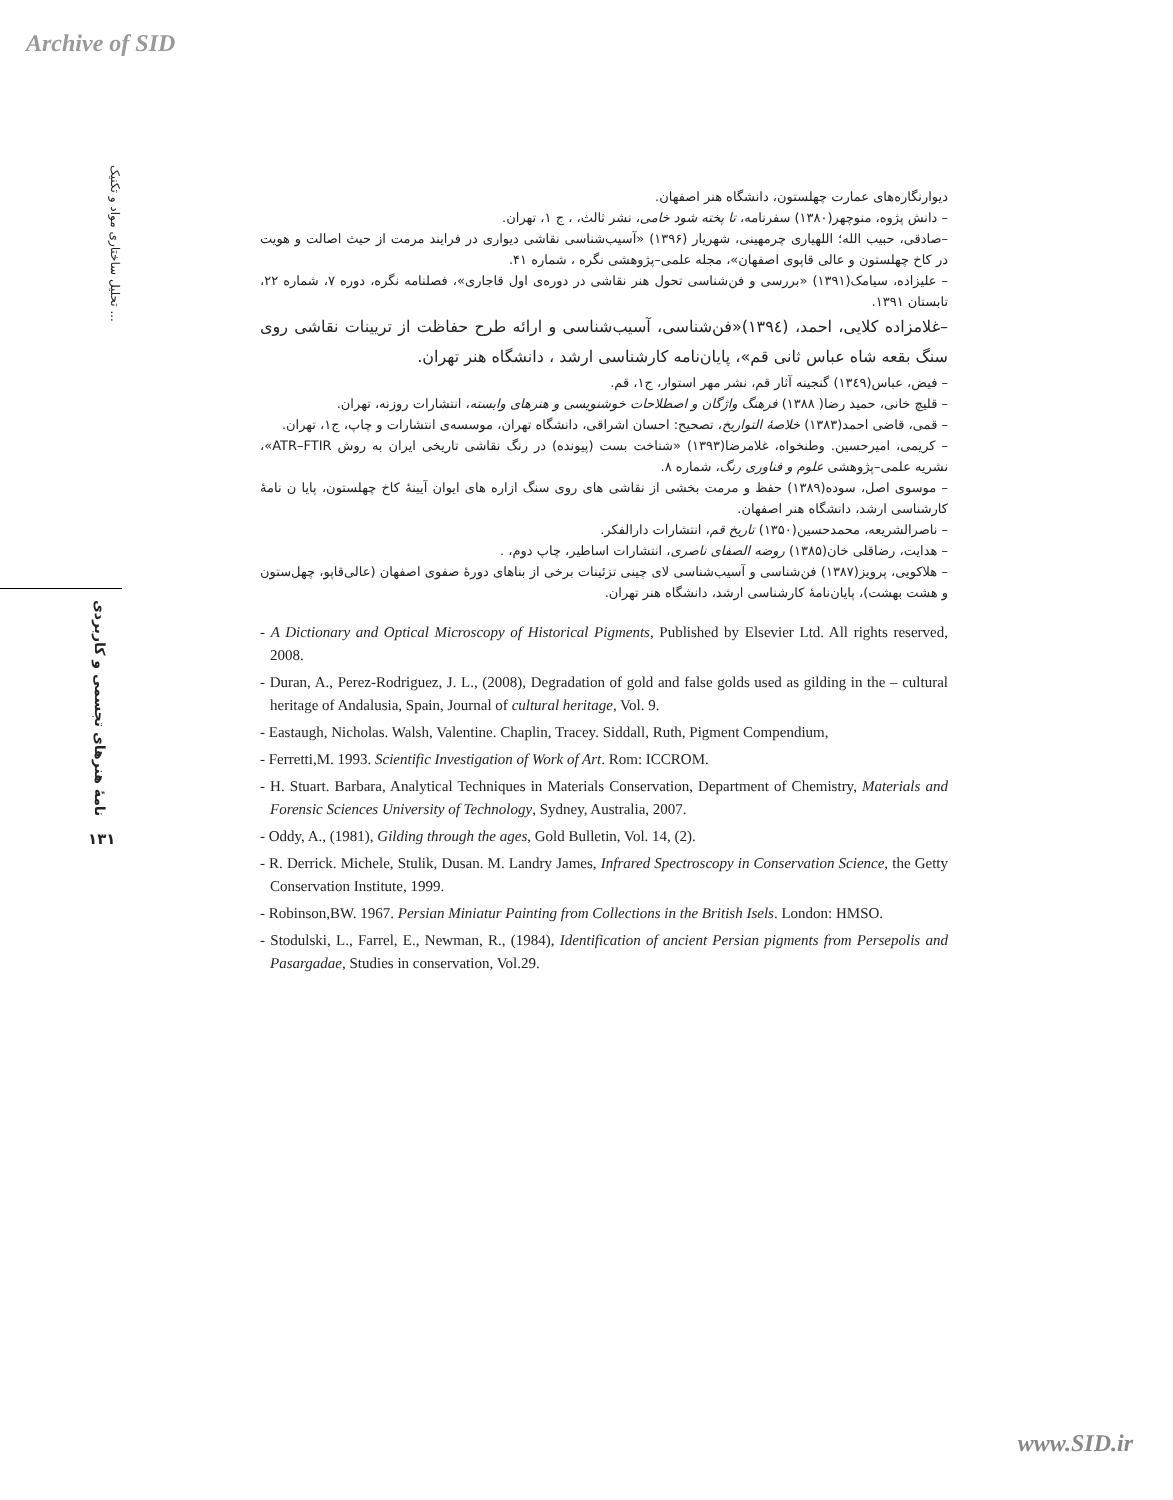Archive of SID
تحلیل ساختاری مواد و تکنیک ...
نامۀ هنرهای تجسمی و کاربردی
۱۳۱
دیوارنگاره‌های عمارت چهلستون، دانشگاه هنر اصفهان.
– دانش پژوه، منوچهر(۱۳۸۰) سفرنامه، تا پخته شود خامی، نشر ثالث، ، ج ۱، تهران.
–صادقی، حبیب الله؛ اللهیاری چرمهینی، شهریار (۱۳۹۶) «آسیب‌شناسی نقاشی دیواری در فرایند مرمت از حیث اصالت و هویت در کاخ چهلستون و عالی قاپوی اصفهان»، مجله علمی–پژوهشی نگره ، شماره ۴۱.
– علیزاده، سیامک(۱۳۹۱) «بررسی و فن‌شناسی تحول هنر نقاشی در دوره‌ی اول قاجاری»، فصلنامه نگره، دوره ۷، شماره ۲۲، تابستان ۱۳۹۱.
–غلامزاده کلایی، احمد، (۱۳۹٤)«فن‌شناسی، آسیب‌شناسی و ارائه طرح حفاظت از تریینات نقاشی روی سنگ بقعه شاه عباس ثانی قم»، پایان‌نامه کارشناسی ارشد ، دانشگاه هنر تهران.
– فیض، عباس(۱۳٤۹) گنجینه آثار قم، نشر مهر استوار، ج۱، قم.
– قلیچ خانی، حمید رضا( ۱۳۸۸) فرهنگ واژگان و اصطلاحات خوشنویسی و هنرهای وابسته، انتشارات روزنه، تهران.
– قمی، قاضی احمد(۱۳۸۳) خلاصۀ التواریخ، تصحیح: احسان اشراقی، دانشگاه تهران، موسسه‌ی انتشارات و چاپ، ج۱، تهران.
– کریمی، امیرحسین. وطنخواه، غلامرضا(۱۳۹۳) «شناخت بست (پیونده) در رنگ نقاشی تاریخی ایران به روش ATR–FTIR»، نشریه علمی–پژوهشی علوم و فناوری رنگ، شماره ۸.
– موسوی اصل، سوده(۱۳۸۹) حفظ و مرمت بخشی از نقاشی های روی سنگ ازاره های ایوان آیینۀ کاخ چهلستون، پایا ن نامۀ کارشناسی ارشد، دانشگاه هنر اصفهان.
– ناصرالشریعه، محمدحسین(۱۳۵۰) تاریخ قم، انتشارات دارالفکر.
– هدایت، رضاقلی خان(۱۳۸۵) روضه الصفای ناصری، انتشارات اساطیر، چاپ دوم، .
– هلاکویی، پرویز(۱۳۸۷) فن‌شناسی و آسیب‌شناسی لای چینی تزئینات برخی از بناهای دورۀ صفوی اصفهان (عالی‌قاپو، چهل‌ستون و هشت بهشت)، پایان‌نامۀ کارشناسی ارشد، دانشگاه هنر تهران.
- A Dictionary and Optical Microscopy of Historical Pigments, Published by Elsevier Ltd. All rights reserved, 2008.
- Duran, A., Perez-Rodriguez, J. L., (2008), Degradation of gold and false golds used as gilding in the – cultural heritage of Andalusia, Spain, Journal of cultural heritage, Vol. 9.
- Eastaugh, Nicholas. Walsh, Valentine. Chaplin, Tracey. Siddall, Ruth, Pigment Compendium,
- Ferretti,M. 1993. Scientific Investigation of Work of Art. Rom: ICCROM.
- H. Stuart. Barbara, Analytical Techniques in Materials Conservation, Department of Chemistry, Materials and Forensic Sciences University of Technology, Sydney, Australia, 2007.
- Oddy, A., (1981), Gilding through the ages, Gold Bulletin, Vol. 14, (2).
- R. Derrick. Michele, Stulik, Dusan. M. Landry James, Infrared Spectroscopy in Conservation Science, the Getty Conservation Institute, 1999.
- Robinson,BW. 1967. Persian Miniatur Painting from Collections in the British Isels. London: HMSO.
- Stodulski, L., Farrel, E., Newman, R., (1984), Identification of ancient Persian pigments from Persepolis and Pasargadae, Studies in conservation, Vol.29.
www.SID.ir